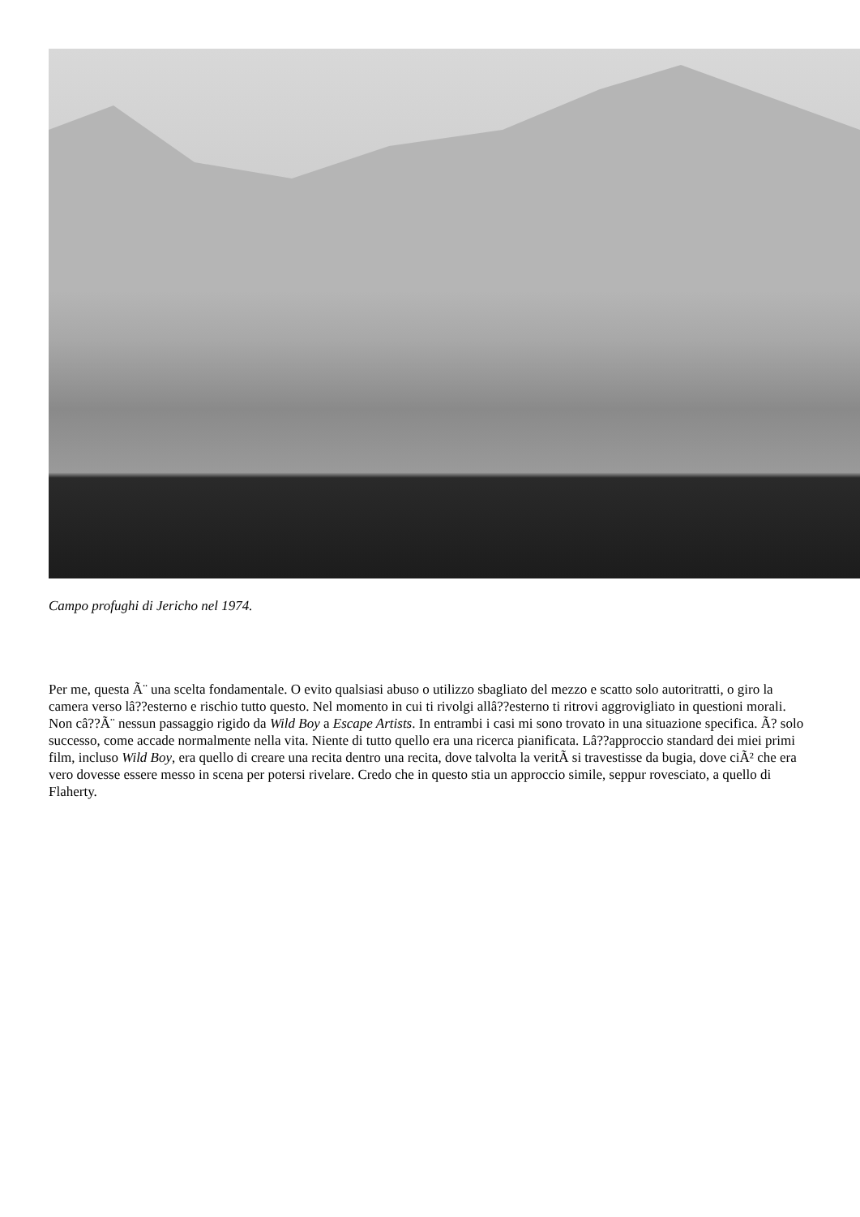Campo profughi di Jericho nel 1974.
Per me, questa Ã¨ una scelta fondamentale. O evito qualsiasi abuso o utilizzo sbagliato del mezzo e scatto solo autoritratti, o giro la camera verso lâ??esterno e rischio tutto questo. Nel momento in cui ti rivolgi allâ??esterno ti ritrovi aggrovigliato in questioni morali. Non câ??Ã¨ nessun passaggio rigido da Wild Boy a Escape Artists. In entrambi i casi mi sono trovato in una situazione specifica. Ã? solo successo, come accade normalmente nella vita. Niente di tutto quello era una ricerca pianificata. Lâ??approccio standard dei miei primi film, incluso Wild Boy, era quello di creare una recita dentro una recita, dove talvolta la veritÃ si travestisse da bugia, dove ciÃ² che era vero dovesse essere messo in scena per potersi rivelare. Credo che in questo stia un approccio simile, seppur rovesciato, a quello di Flaherty.